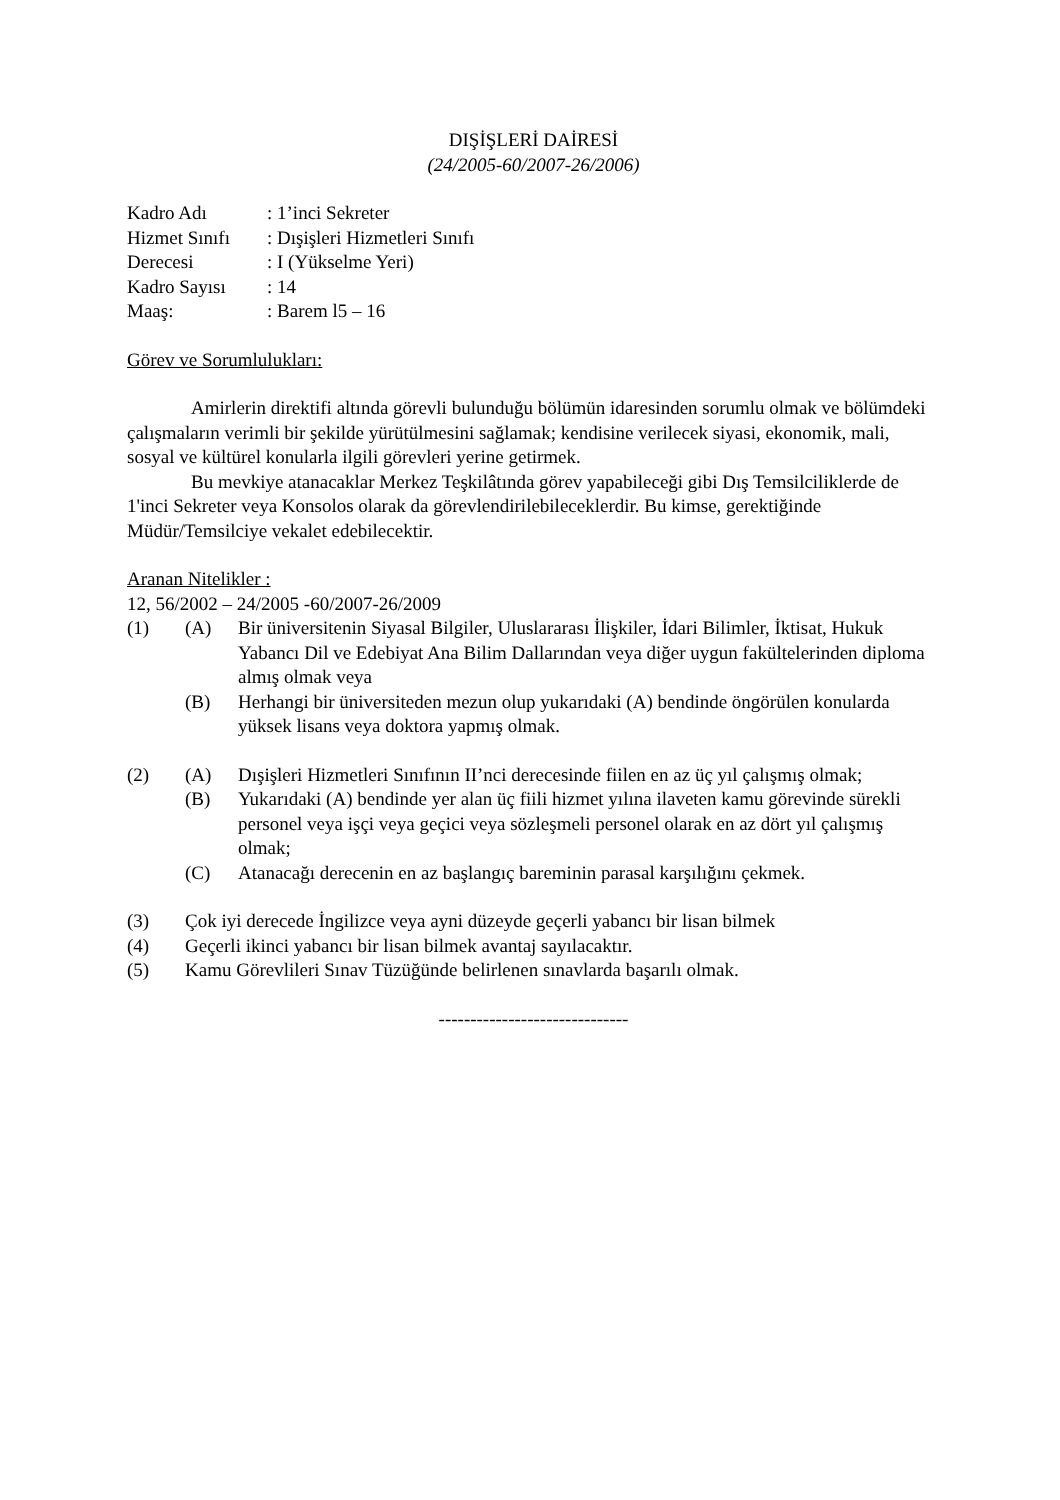DIŞİŞLERİ DAİRESİ
(24/2005-60/2007-26/2006)
Kadro Adı: 1’inci Sekreter
Hizmet Sınıfı: Dışişleri Hizmetleri Sınıfı
Derecesi: I (Yükselme Yeri)
Kadro Sayısı: 14
Maaş:: Barem l5 – 16
Görev ve Sorumlulukları:
Amirlerin direktifi altında görevli bulunduğu bölümün idaresinden sorumlu olmak ve bölümdeki çalışmaların verimli bir şekilde yürütülmesini sağlamak; kendisine verilecek siyasi, ekonomik, mali, sosyal ve kültürel konularla ilgili görevleri yerine getirmek.
Bu mevkiye atanacaklar Merkez Teşkilâtında görev yapabileceği gibi Dış Temsilciliklerde de 1'inci Sekreter veya Konsolos olarak da görevlendirilebileceklerdir. Bu kimse, gerektiğinde Müdür/Temsilciye vekalet edebilecektir.
Aranan Nitelikler :
12, 56/2002 – 24/2005 -60/2007-26/2009
(1) (A) Bir üniversitenin Siyasal Bilgiler, Uluslararası İlişkiler, İdari Bilimler, İktisat, Hukuk Yabancı Dil ve Edebiyat Ana Bilim Dallarından veya diğer uygun fakültelerinden diploma almış olmak veya
(B) Herhangi bir üniversiteden mezun olup yukarıdaki (A) bendinde öngörülen konularda yüksek lisans veya doktora yapmış olmak.
(2) (A) Dışişleri Hizmetleri Sınıfının II’nci derecesinde fiilen en az üç yıl çalışmış olmak;
(B) Yukarıdaki (A) bendinde yer alan üç fiili hizmet yılına ilaveten kamu görevinde sürekli personel veya işçi veya geçici veya sözleşmeli personel olarak en az dört yıl çalışmış olmak;
(C) Atanacağı derecenin en az başlangıç bareminin parasal karşılığını çekmek.
(3) Çok iyi derecede İngilizce veya ayni düzeyde geçerli yabancı bir lisan bilmek
(4) Geçerli ikinci yabancı bir lisan bilmek avantaj sayılacaktır.
(5) Kamu Görevlileri Sınav Tüzüğünde belirlenen sınavlarda başarılı olmak.
------------------------------